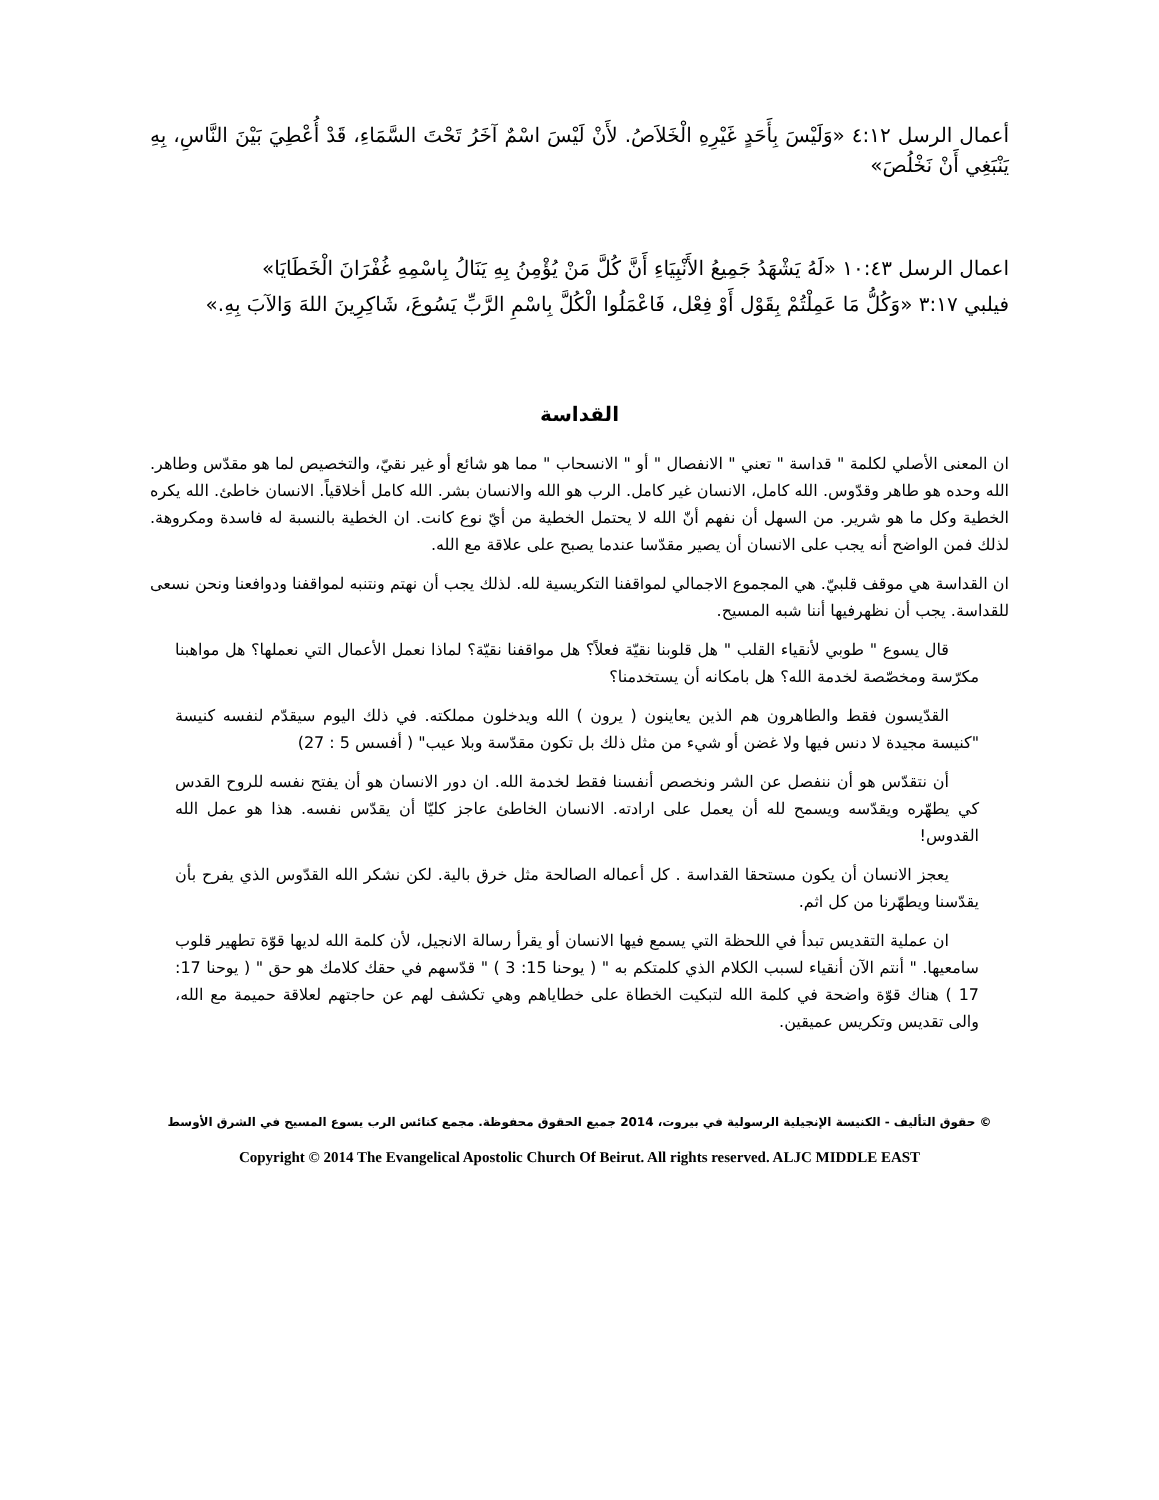أعمال الرسل ٤:١٢ «وَلَيْسَ بِأَحَدٍ غَيْرِهِ الْخَلاَصُ. لأَنْ لَيْسَ اسْمٌ آخَرُ تَحْتَ السَّمَاءِ، قَدْ أُعْطِيَ بَيْنَ النَّاسِ، بِهِ يَنْبَغِي أَنْ نَخْلُصَ»
اعمال الرسل ١٠:٤٣ «لَهُ يَشْهَدُ جَمِيعُ الأَنْبِيَاءِ أَنَّ كُلَّ مَنْ يُؤْمِنُ بِهِ يَنَالُ بِاسْمِهِ غُفْرَانَ الْخَطَايَا»
فيلبي ٣:١٧ «وَكُلُّ مَا عَمِلْتُمْ بِقَوْل أَوْ فِعْل، فَاعْمَلُوا الْكُلَّ بِاسْمِ الرَّبِّ يَسُوعَ، شَاكِرِينَ اللهَ وَالآبَ بِهِ.»
القداسة
ان المعنى الأصلي لكلمة " قداسة " تعني " الانفصال " أو " الانسحاب " مما هو شائع أو غير نقيّ، والتخصيص لما هو مقدّس وطاهر. الله وحده هو طاهر وقدّوس. الله كامل، الانسان غير كامل. الرب هو الله والانسان بشر. الله كامل أخلاقياً. الانسان خاطئ. الله يكره الخطية وكل ما هو شرير. من السهل أن نفهم أنّ الله لا يحتمل الخطية من أيّ نوع كانت. ان الخطية بالنسبة له فاسدة ومكروهة. لذلك فمن الواضح أنه يجب على الانسان أن يصير مقدّسا عندما يصبح على علاقة مع الله.
ان القداسة هي موقف قلبيّ. هي المجموع الاجمالي لمواقفنا التكريسية لله. لذلك يجب أن نهتم ونتنبه لمواقفنا ودوافعنا ونحن نسعى للقداسة. يجب أن نظهرفيها أننا شبه المسيح.
قال يسوع " طوبي لأنقياء القلب " هل قلوبنا نقيّة فعلاً؟ هل مواقفنا نقيّة؟ لماذا نعمل الأعمال التي نعملها؟ هل مواهبنا مكرّسة ومخصّصة لخدمة الله؟ هل بامكانه أن يستخدمنا؟
القدّيسون فقط والطاهرون هم الذين يعاينون ( يرون ) الله ويدخلون مملكته. في ذلك اليوم سيقدّم لنفسه كنيسة "كنيسة مجيدة لا دنس فيها ولا غضن أو شيء من مثل ذلك بل تكون مقدّسة وبلا عيب" ( أفسس 5 : 27)
أن نتقدّس هو أن ننفصل عن الشر ونخصص أنفسنا فقط لخدمة الله. ان دور الانسان هو أن يفتح نفسه للروح القدس كي يطهّره ويقدّسه ويسمح لله أن يعمل على ارادته. الانسان الخاطئ عاجز كليّا أن يقدّس نفسه. هذا هو عمل الله القدوس!
يعجز الانسان أن يكون مستحقا القداسة . كل أعماله الصالحة مثل خرق بالية. لكن نشكر الله القدّوس الذي يفرح بأن يقدّسنا ويطهّرنا من كل اثم.
ان عملية التقديس تبدأ في اللحظة التي يسمع فيها الانسان أو يقرأ رسالة الانجيل، لأن كلمة الله لديها قوّة تطهير قلوب سامعيها. " أنتم الآن أنقياء لسبب الكلام الذي كلمتكم به " ( يوحنا 15: 3 ) " قدّسهم في حقك كلامك هو حق " ( يوحنا 17: 17 ) هناك قوّة واضحة في كلمة الله لتبكيت الخطاة على خطاياهم وهي تكشف لهم عن حاجتهم لعلاقة حميمة مع الله، والى تقديس وتكريس عميقين.
© حقوق التأليف - الكنيسة الإنجيلية الرسولية في بيروت، 2014 جميع الحقوق محفوظة. مجمع كنائس الرب يسوع المسيح في الشرق الأوسط
Copyright © 2014 The Evangelical Apostolic Church Of Beirut. All rights reserved. ALJC MIDDLE EAST